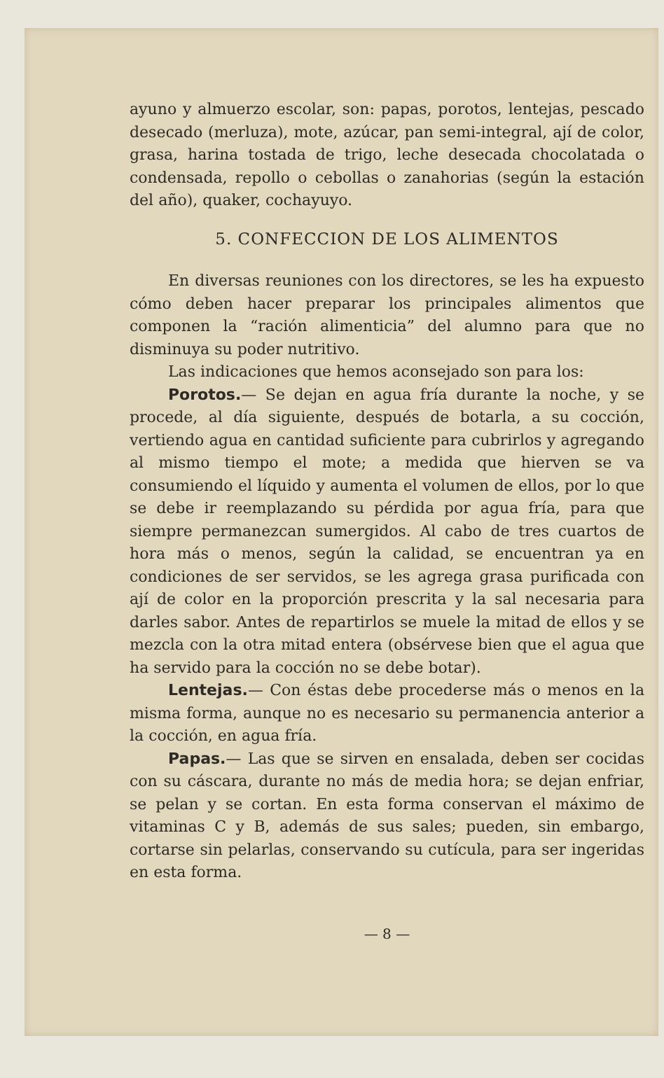ayuno y almuerzo escolar, son: papas, porotos, lentejas, pescado desecado (merluza), mote, azúcar, pan semi-integral, ají de color, grasa, harina tostada de trigo, leche desecada chocolatada o condensada, repollo o cebollas o zanahorias (según la estación del año), quaker, cochayuyo.
5. CONFECCION DE LOS ALIMENTOS
En diversas reuniones con los directores, se les ha expuesto cómo deben hacer preparar los principales alimentos que componen la “ración alimenticia” del alumno para que no disminuya su poder nutritivo.
Las indicaciones que hemos aconsejado son para los:
Porotos.— Se dejan en agua fría durante la noche, y se procede, al día siguiente, después de botarla, a su cocción, vertiendo agua en cantidad suficiente para cubrirlos y agregando al mismo tiempo el mote; a medida que hierven se va consumiendo el líquido y aumenta el volumen de ellos, por lo que se debe ir reemplazando su pérdida por agua fría, para que siempre permanezcan sumergidos. Al cabo de tres cuartos de hora más o menos, según la calidad, se encuentran ya en condiciones de ser servidos, se les agrega grasa purificada con ají de color en la proporción prescrita y la sal necesaria para darles sabor. Antes de repartirlos se muele la mitad de ellos y se mezcla con la otra mitad entera (obsérvese bien que el agua que ha servido para la cocción no se debe botar).
Lentejas.— Con éstas debe procederse más o menos en la misma forma, aunque no es necesario su permanencia anterior a la cocción, en agua fría.
Papas.— Las que se sirven en ensalada, deben ser cocidas con su cáscara, durante no más de media hora; se dejan enfriar, se pelan y se cortan. En esta forma conservan el máximo de vitaminas C y B, además de sus sales; pueden, sin embargo, cortarse sin pelarlas, conservando su cutícula, para ser ingeridas en esta forma.
— 8 —